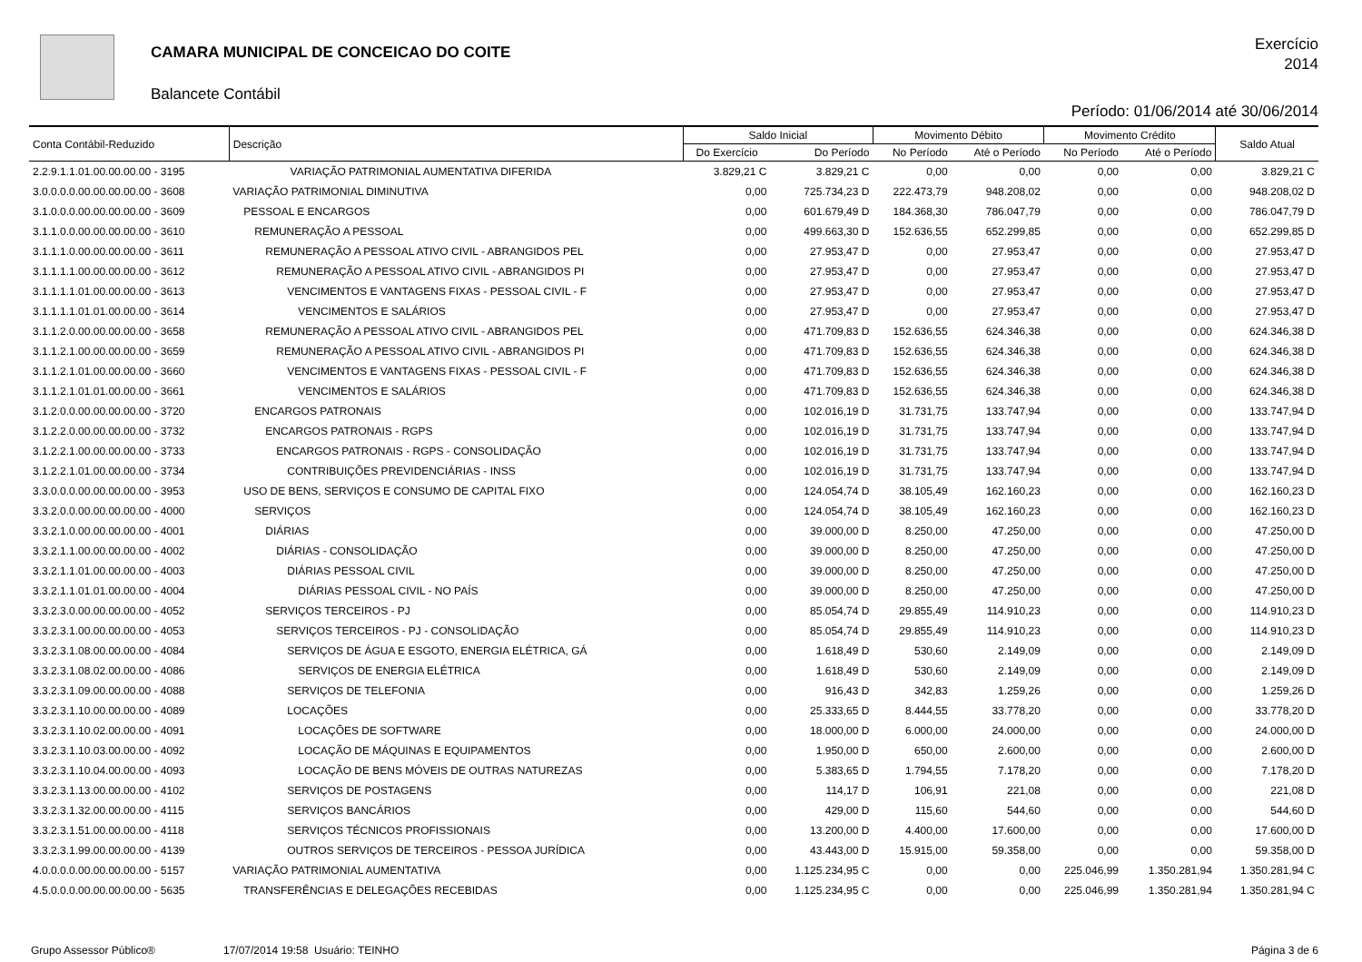CAMARA MUNICIPAL DE CONCEICAO DO COITE
Balancete Contábil
Exercício
2014
Período: 01/06/2014 até 30/06/2014
| Conta Contábil-Reduzido | Descrição | Saldo Inicial | | Movimento Débito | | Movimento Crédito | | Saldo Atual |
| --- | --- | --- | --- | --- | --- | --- | --- | --- |
| | | Do Exercício | Do Período | No Período | Até o Período | No Período | Até o Período | |
| 2.2.9.1.1.01.00.00.00.00 - 3195 | VARIAÇÃO PATRIMONIAL AUMENTATIVA DIFERIDA | 3.829,21 C | 3.829,21 C | 0,00 | 0,00 | 0,00 | 0,00 | 3.829,21 C |
| 3.0.0.0.0.00.00.00.00.00 - 3608 | VARIAÇÃO PATRIMONIAL DIMINUTIVA | 0,00 | 725.734,23 D | 222.473,79 | 948.208,02 | 0,00 | 0,00 | 948.208,02 D |
| 3.1.0.0.0.00.00.00.00.00 - 3609 | PESSOAL E ENCARGOS | 0,00 | 601.679,49 D | 184.368,30 | 786.047,79 | 0,00 | 0,00 | 786.047,79 D |
| 3.1.1.0.0.00.00.00.00.00 - 3610 | REMUNERAÇÃO A PESSOAL | 0,00 | 499.663,30 D | 152.636,55 | 652.299,85 | 0,00 | 0,00 | 652.299,85 D |
| 3.1.1.1.0.00.00.00.00.00 - 3611 | REMUNERAÇÃO A PESSOAL ATIVO CIVIL - ABRANGIDOS PEL | 0,00 | 27.953,47 D | 0,00 | 27.953,47 | 0,00 | 0,00 | 27.953,47 D |
| 3.1.1.1.1.00.00.00.00.00 - 3612 | REMUNERAÇÃO A PESSOAL ATIVO CIVIL - ABRANGIDOS PI | 0,00 | 27.953,47 D | 0,00 | 27.953,47 | 0,00 | 0,00 | 27.953,47 D |
| 3.1.1.1.1.01.00.00.00.00 - 3613 | VENCIMENTOS E VANTAGENS FIXAS - PESSOAL CIVIL - F | 0,00 | 27.953,47 D | 0,00 | 27.953,47 | 0,00 | 0,00 | 27.953,47 D |
| 3.1.1.1.1.01.01.00.00.00 - 3614 | VENCIMENTOS E SALÁRIOS | 0,00 | 27.953,47 D | 0,00 | 27.953,47 | 0,00 | 0,00 | 27.953,47 D |
| 3.1.1.2.0.00.00.00.00.00 - 3658 | REMUNERAÇÃO A PESSOAL ATIVO CIVIL - ABRANGIDOS PEL | 0,00 | 471.709,83 D | 152.636,55 | 624.346,38 | 0,00 | 0,00 | 624.346,38 D |
| 3.1.1.2.1.00.00.00.00.00 - 3659 | REMUNERAÇÃO A PESSOAL ATIVO CIVIL - ABRANGIDOS PI | 0,00 | 471.709,83 D | 152.636,55 | 624.346,38 | 0,00 | 0,00 | 624.346,38 D |
| 3.1.1.2.1.01.00.00.00.00 - 3660 | VENCIMENTOS E VANTAGENS FIXAS - PESSOAL CIVIL - F | 0,00 | 471.709,83 D | 152.636,55 | 624.346,38 | 0,00 | 0,00 | 624.346,38 D |
| 3.1.1.2.1.01.01.00.00.00 - 3661 | VENCIMENTOS E SALÁRIOS | 0,00 | 471.709,83 D | 152.636,55 | 624.346,38 | 0,00 | 0,00 | 624.346,38 D |
| 3.1.2.0.0.00.00.00.00.00 - 3720 | ENCARGOS PATRONAIS | 0,00 | 102.016,19 D | 31.731,75 | 133.747,94 | 0,00 | 0,00 | 133.747,94 D |
| 3.1.2.2.0.00.00.00.00.00 - 3732 | ENCARGOS PATRONAIS - RGPS | 0,00 | 102.016,19 D | 31.731,75 | 133.747,94 | 0,00 | 0,00 | 133.747,94 D |
| 3.1.2.2.1.00.00.00.00.00 - 3733 | ENCARGOS PATRONAIS - RGPS - CONSOLIDAÇÃO | 0,00 | 102.016,19 D | 31.731,75 | 133.747,94 | 0,00 | 0,00 | 133.747,94 D |
| 3.1.2.2.1.01.00.00.00.00 - 3734 | CONTRIBUIÇÕES PREVIDENCIÁRIAS - INSS | 0,00 | 102.016,19 D | 31.731,75 | 133.747,94 | 0,00 | 0,00 | 133.747,94 D |
| 3.3.0.0.0.00.00.00.00.00 - 3953 | USO DE BENS, SERVIÇOS E CONSUMO DE CAPITAL FIXO | 0,00 | 124.054,74 D | 38.105,49 | 162.160,23 | 0,00 | 0,00 | 162.160,23 D |
| 3.3.2.0.0.00.00.00.00.00 - 4000 | SERVIÇOS | 0,00 | 124.054,74 D | 38.105,49 | 162.160,23 | 0,00 | 0,00 | 162.160,23 D |
| 3.3.2.1.0.00.00.00.00.00 - 4001 | DIÁRIAS | 0,00 | 39.000,00 D | 8.250,00 | 47.250,00 | 0,00 | 0,00 | 47.250,00 D |
| 3.3.2.1.1.00.00.00.00.00 - 4002 | DIÁRIAS - CONSOLIDAÇÃO | 0,00 | 39.000,00 D | 8.250,00 | 47.250,00 | 0,00 | 0,00 | 47.250,00 D |
| 3.3.2.1.1.01.00.00.00.00 - 4003 | DIÁRIAS PESSOAL CIVIL | 0,00 | 39.000,00 D | 8.250,00 | 47.250,00 | 0,00 | 0,00 | 47.250,00 D |
| 3.3.2.1.1.01.01.00.00.00 - 4004 | DIÁRIAS PESSOAL CIVIL - NO PAÍS | 0,00 | 39.000,00 D | 8.250,00 | 47.250,00 | 0,00 | 0,00 | 47.250,00 D |
| 3.3.2.3.0.00.00.00.00.00 - 4052 | SERVIÇOS TERCEIROS - PJ | 0,00 | 85.054,74 D | 29.855,49 | 114.910,23 | 0,00 | 0,00 | 114.910,23 D |
| 3.3.2.3.1.00.00.00.00.00 - 4053 | SERVIÇOS TERCEIROS - PJ - CONSOLIDAÇÃO | 0,00 | 85.054,74 D | 29.855,49 | 114.910,23 | 0,00 | 0,00 | 114.910,23 D |
| 3.3.2.3.1.08.00.00.00.00 - 4084 | SERVIÇOS DE ÁGUA E ESGOTO, ENERGIA ELÉTRICA, GÁ | 0,00 | 1.618,49 D | 530,60 | 2.149,09 | 0,00 | 0,00 | 2.149,09 D |
| 3.3.2.3.1.08.02.00.00.00 - 4086 | SERVIÇOS DE ENERGIA ELÉTRICA | 0,00 | 1.618,49 D | 530,60 | 2.149,09 | 0,00 | 0,00 | 2.149,09 D |
| 3.3.2.3.1.09.00.00.00.00 - 4088 | SERVIÇOS DE TELEFONIA | 0,00 | 916,43 D | 342,83 | 1.259,26 | 0,00 | 0,00 | 1.259,26 D |
| 3.3.2.3.1.10.00.00.00.00 - 4089 | LOCAÇÕES | 0,00 | 25.333,65 D | 8.444,55 | 33.778,20 | 0,00 | 0,00 | 33.778,20 D |
| 3.3.2.3.1.10.02.00.00.00 - 4091 | LOCAÇÕES DE SOFTWARE | 0,00 | 18.000,00 D | 6.000,00 | 24.000,00 | 0,00 | 0,00 | 24.000,00 D |
| 3.3.2.3.1.10.03.00.00.00 - 4092 | LOCAÇÃO DE MÁQUINAS E EQUIPAMENTOS | 0,00 | 1.950,00 D | 650,00 | 2.600,00 | 0,00 | 0,00 | 2.600,00 D |
| 3.3.2.3.1.10.04.00.00.00 - 4093 | LOCAÇÃO DE BENS MÓVEIS DE OUTRAS NATUREZAS | 0,00 | 5.383,65 D | 1.794,55 | 7.178,20 | 0,00 | 0,00 | 7.178,20 D |
| 3.3.2.3.1.13.00.00.00.00 - 4102 | SERVIÇOS DE POSTAGENS | 0,00 | 114,17 D | 106,91 | 221,08 | 0,00 | 0,00 | 221,08 D |
| 3.3.2.3.1.32.00.00.00.00 - 4115 | SERVIÇOS BANCÁRIOS | 0,00 | 429,00 D | 115,60 | 544,60 | 0,00 | 0,00 | 544,60 D |
| 3.3.2.3.1.51.00.00.00.00 - 4118 | SERVIÇOS TÉCNICOS PROFISSIONAIS | 0,00 | 13.200,00 D | 4.400,00 | 17.600,00 | 0,00 | 0,00 | 17.600,00 D |
| 3.3.2.3.1.99.00.00.00.00 - 4139 | OUTROS SERVIÇOS DE TERCEIROS - PESSOA JURÍDICA | 0,00 | 43.443,00 D | 15.915,00 | 59.358,00 | 0,00 | 0,00 | 59.358,00 D |
| 4.0.0.0.0.00.00.00.00.00 - 5157 | VARIAÇÃO PATRIMONIAL AUMENTATIVA | 0,00 | 1.125.234,95 C | 0,00 | 0,00 | 225.046,99 | 1.350.281,94 | 1.350.281,94 C |
| 4.5.0.0.0.00.00.00.00.00 - 5635 | TRANSFERÊNCIAS E DELEGAÇÕES RECEBIDAS | 0,00 | 1.125.234,95 C | 0,00 | 0,00 | 225.046,99 | 1.350.281,94 | 1.350.281,94 C |
Grupo Assessor Público® 17/07/2014 19:58 Usuário: TEINHO Página 3 de 6